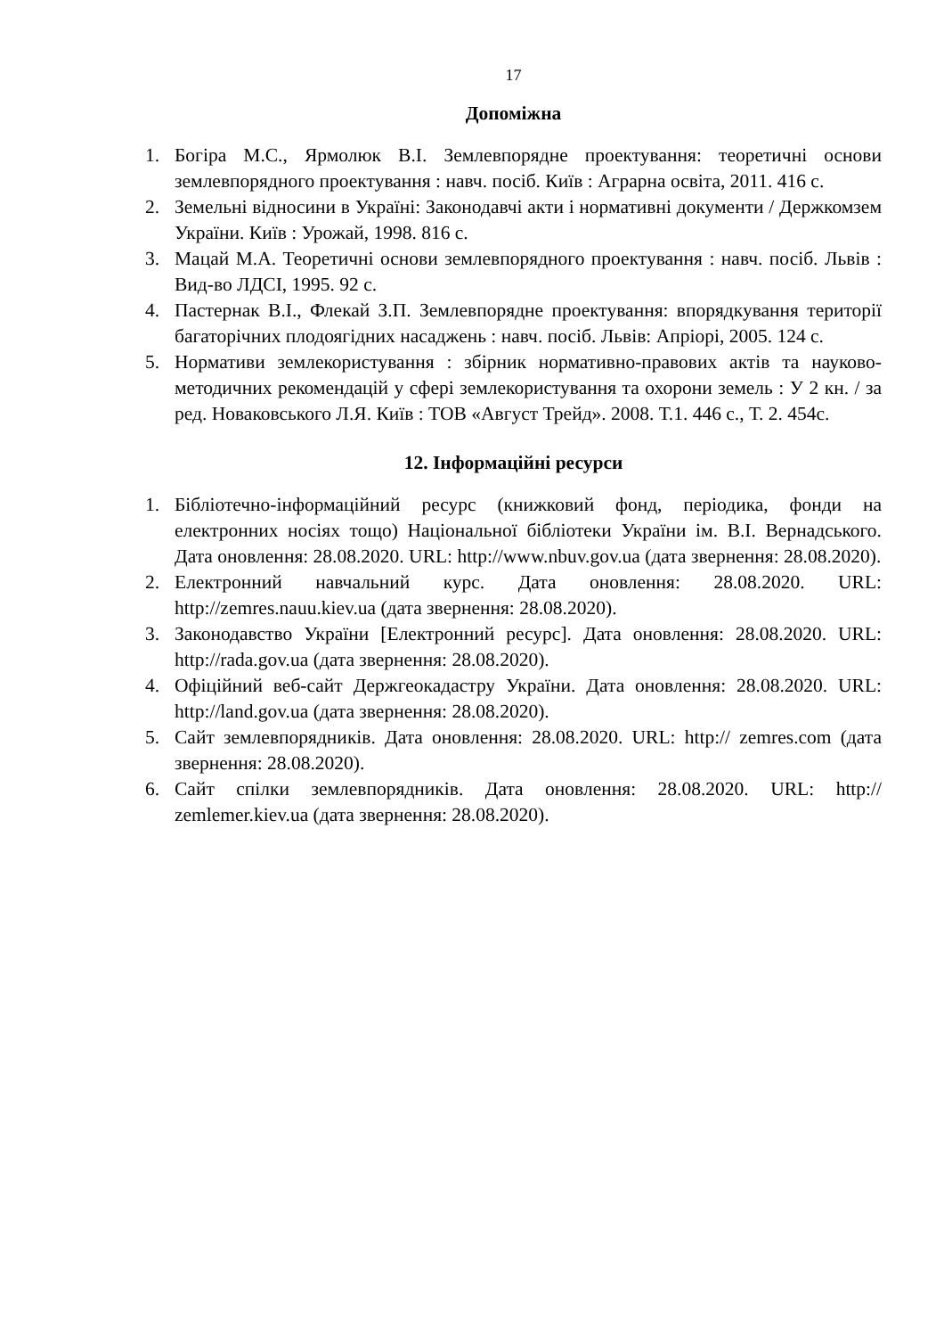17
Допоміжна
1. Богіра М.С., Ярмолюк В.І. Землевпорядне проектування: теоретичні основи землевпорядного проектування : навч. посіб. Київ : Аграрна освіта, 2011. 416 с.
2. Земельні відносини в Україні: Законодавчі акти і нормативні документи / Держкомзем України. Київ : Урожай, 1998. 816 с.
3. Мацай М.А. Теоретичні основи землевпорядного проектування : навч. посіб. Львів : Вид-во ЛДСІ, 1995. 92 с.
4. Пастернак В.І., Флекай З.П. Землевпорядне проектування: впорядкування території багаторічних плодоягідних насаджень : навч. посіб. Львів: Апріорі, 2005. 124 с.
5. Нормативи землекористування : збірник нормативно-правових актів та науково-методичних рекомендацій у сфері землекористування та охорони земель : У 2 кн. / за ред. Новаковського Л.Я. Київ : ТОВ «Август Трейд». 2008. Т.1. 446 с., Т. 2. 454с.
12. Інформаційні ресурси
1. Бібліотечно-інформаційний ресурс (книжковий фонд, періодика, фонди на електронних носіях тощо) Національної бібліотеки України ім. В.І. Вернадського. Дата оновлення: 28.08.2020. URL: http://www.nbuv.gov.ua (дата звернення: 28.08.2020).
2. Електронний навчальний курс. Дата оновлення: 28.08.2020. URL: http://zemres.nauu.kiev.ua (дата звернення: 28.08.2020).
3. Законодавство України [Електронний ресурс]. Дата оновлення: 28.08.2020. URL: http://rada.gov.ua (дата звернення: 28.08.2020).
4. Офіційний веб-сайт Держгеокадастру України. Дата оновлення: 28.08.2020. URL: http://land.gov.ua (дата звернення: 28.08.2020).
5. Сайт землевпорядників. Дата оновлення: 28.08.2020. URL: http:// zemres.com (дата звернення: 28.08.2020).
6. Сайт спілки землевпорядників. Дата оновлення: 28.08.2020. URL: http:// zemlemer.kiev.ua (дата звернення: 28.08.2020).